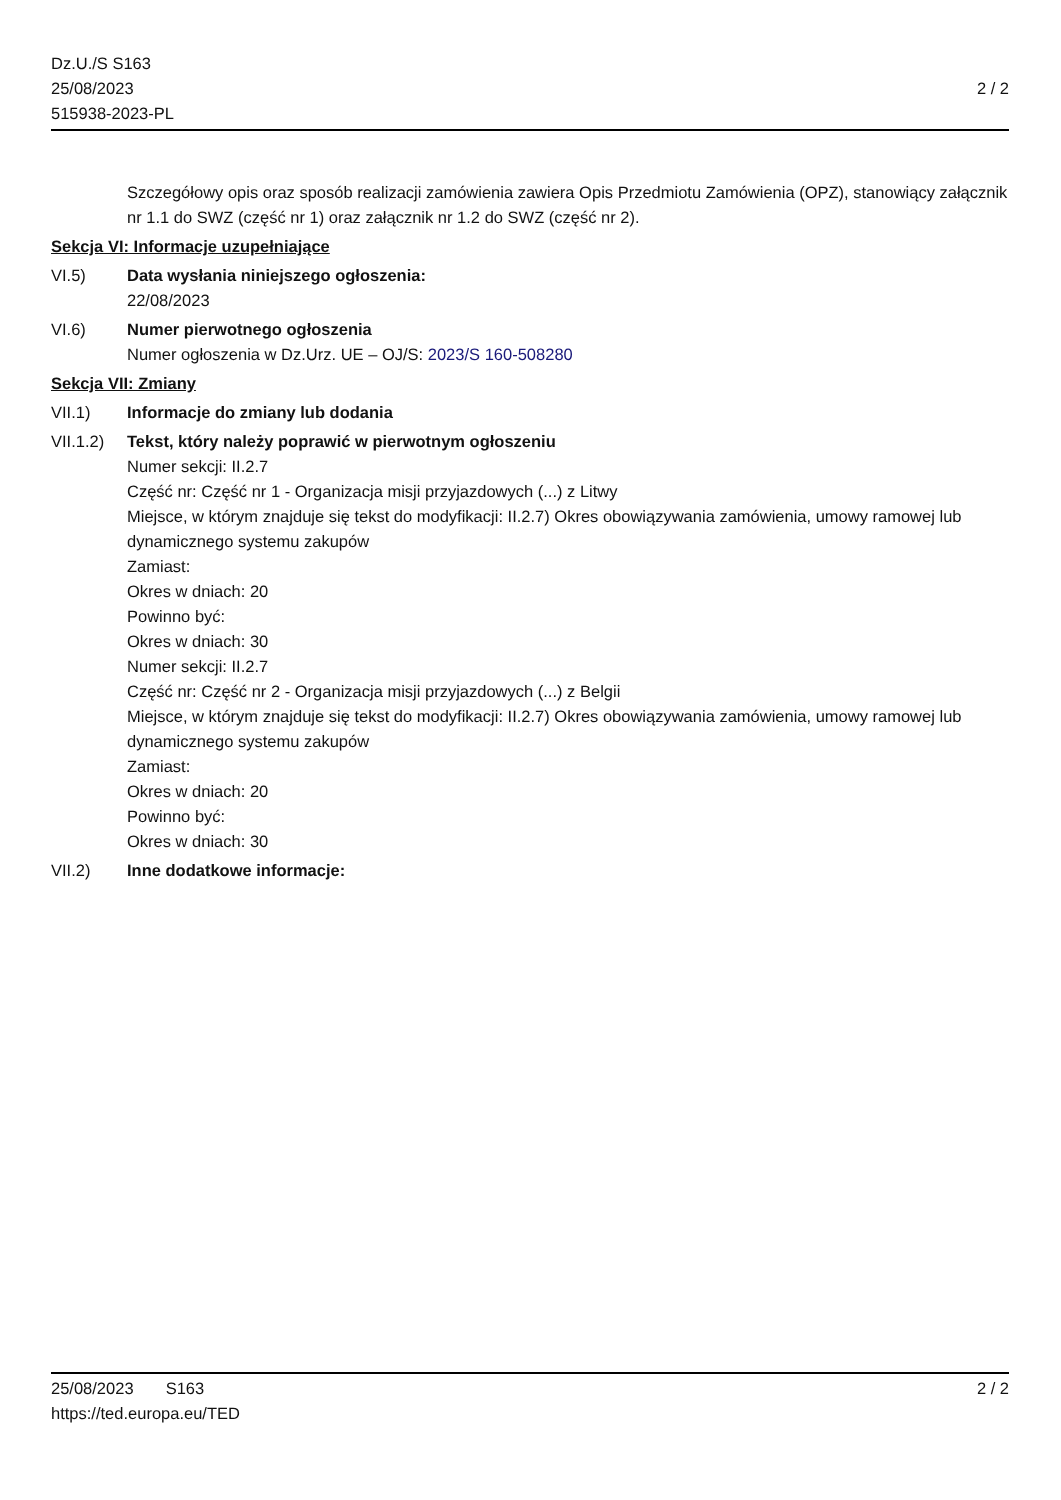Dz.U./S S163
25/08/2023
515938-2023-PL
2 / 2
Szczegółowy opis oraz sposób realizacji zamówienia zawiera Opis Przedmiotu Zamówienia (OPZ), stanowiący załącznik nr 1.1 do SWZ (część nr 1) oraz załącznik nr 1.2 do SWZ (część nr 2).
Sekcja VI: Informacje uzupełniające
VI.5) Data wysłania niniejszego ogłoszenia:
22/08/2023
VI.6) Numer pierwotnego ogłoszenia
Numer ogłoszenia w Dz.Urz. UE – OJ/S: 2023/S 160-508280
Sekcja VII: Zmiany
VII.1) Informacje do zmiany lub dodania
VII.1.2)
Tekst, który należy poprawić w pierwotnym ogłoszeniu
Numer sekcji: II.2.7
Część nr: Część nr 1 - Organizacja misji przyjazdowych (...) z Litwy
Miejsce, w którym znajduje się tekst do modyfikacji: II.2.7) Okres obowiązywania zamówienia, umowy ramowej lub dynamicznego systemu zakupów
Zamiast:
Okres w dniach: 20
Powinno być:
Okres w dniach: 30
Numer sekcji: II.2.7
Część nr: Część nr 2 - Organizacja misji przyjazdowych (...) z Belgii
Miejsce, w którym znajduje się tekst do modyfikacji: II.2.7) Okres obowiązywania zamówienia, umowy ramowej lub dynamicznego systemu zakupów
Zamiast:
Okres w dniach: 20
Powinno być:
Okres w dniach: 30
VII.2) Inne dodatkowe informacje:
25/08/2023 S163
https://ted.europa.eu/TED
2 / 2